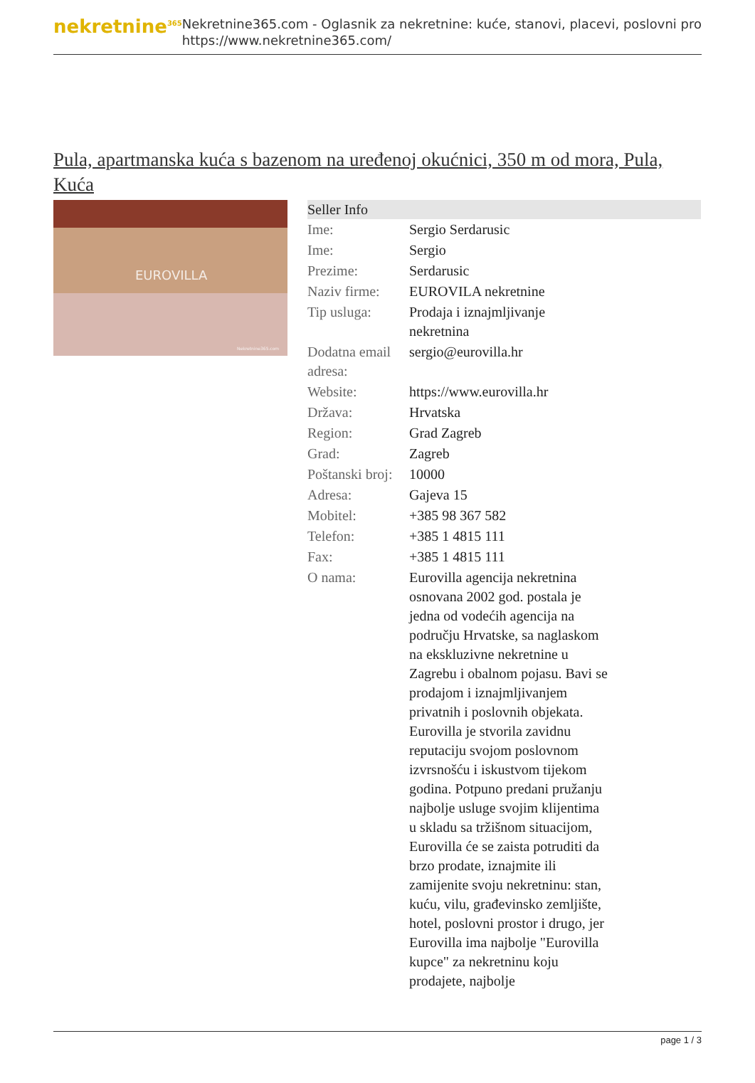nekretnine<sup>365</sup>
Nekretnine365.com - Oglasnik za nekretnine: kuće, stanovi, placevi, poslovni pro
https://www.nekretnine365.com/
Pula, apartmanska kuća s bazenom na uređenoj okućnici, 350 m od mora, Pula, Kuća
EUROVILLA
Nekretnine365.com
| Seller Info | |
| --- | --- |
| Ime: | Sergio Serdarusic |
| Ime: | Sergio |
| Prezime: | Serdarusic |
| Naziv firme: | EUROVILA nekretnine |
| Tip usluga: | Prodaja i iznajmljivanje nekretnina |
| Dodatna email adresa: | sergio@eurovilla.hr |
| Website: | https://www.eurovilla.hr |
| Država: | Hrvatska |
| Region: | Grad Zagreb |
| Grad: | Zagreb |
| Poštanski broj: | 10000 |
| Adresa: | Gajeva 15 |
| Mobitel: | +385 98 367 582 |
| Telefon: | +385 1 4815 111 |
| Fax: | +385 1 4815 111 |
| O nama: | Eurovilla agencija nekretnina osnovana 2002 god. postala je jedna od vodećih agencija na području Hrvatske, sa naglaskom na ekskluzivne nekretnine u Zagrebu i obalnom pojasu. Bavi se prodajom i iznajmljivanjem privatnih i poslovnih objekata. Eurovilla je stvorila zavidnu reputaciju svojom poslovnom izvrsnošću i iskustvom tijekom godina. Potpuno predani pružanju najbolje usluge svojim klijentima u skladu sa tržišnom situacijom, Eurovilla će se zaista potruditi da brzo prodate, iznajmite ili zamijenite svoju nekretninu: stan, kuću, vilu, građevinsko zemljište, hotel, poslovni prostor i drugo, jer Eurovilla ima najbolje "Eurovilla kupce" za nekretninu koju prodajete, najbolje |
page 1 / 3